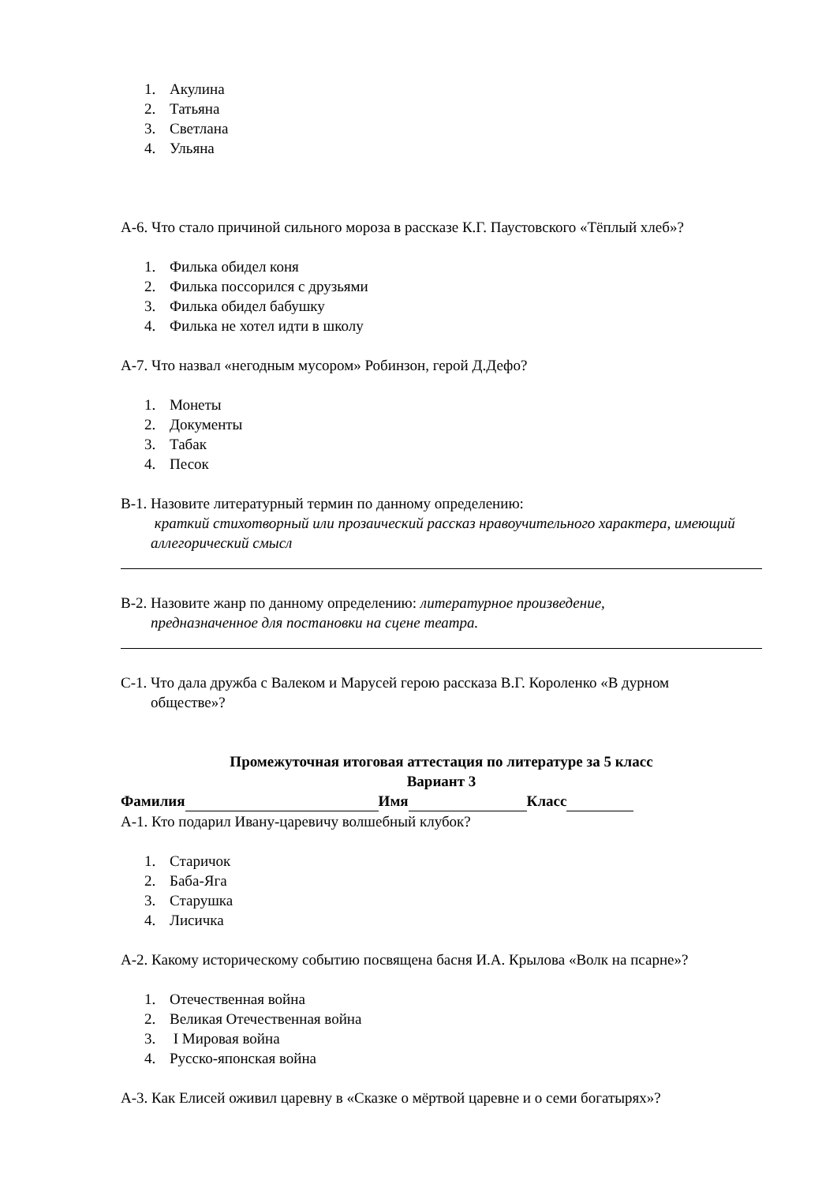1. Акулина
2. Татьяна
3. Светлана
4. Ульяна
А-6. Что стало причиной сильного мороза в рассказе К.Г. Паустовского «Тёплый хлеб»?
1. Филька обидел коня
2. Филька поссорился с друзьями
3. Филька обидел бабушку
4. Филька не хотел идти в школу
А-7. Что назвал «негодным мусором» Робинзон, герой Д.Дефо?
1. Монеты
2. Документы
3. Табак
4. Песок
В-1. Назовите литературный термин по данному определению:
краткий стихотворный или прозаический рассказ нравоучительного характера, имеющий аллегорический смысл
В-2. Назовите жанр по данному определению: литературное произведение,
предназначенное для постановки на сцене театра.
С-1. Что дала дружба с Валеком и Марусей герою рассказа В.Г. Короленко «В дурном
обществе»?
Промежуточная итоговая аттестация по литературе за 5 класс
Вариант 3
Фамилия Имя Класс
А-1. Кто подарил Ивану-царевичу волшебный клубок?
1. Старичок
2. Баба-Яга
3. Старушка
4. Лисичка
А-2. Какому историческому событию посвящена басня И.А. Крылова «Волк на псарне»?
1. Отечественная война
2. Великая Отечественная война
3. I Мировая война
4. Русско-японская война
А-3. Как Елисей оживил царевну в «Сказке о мёртвой царевне и о семи богатырях»?